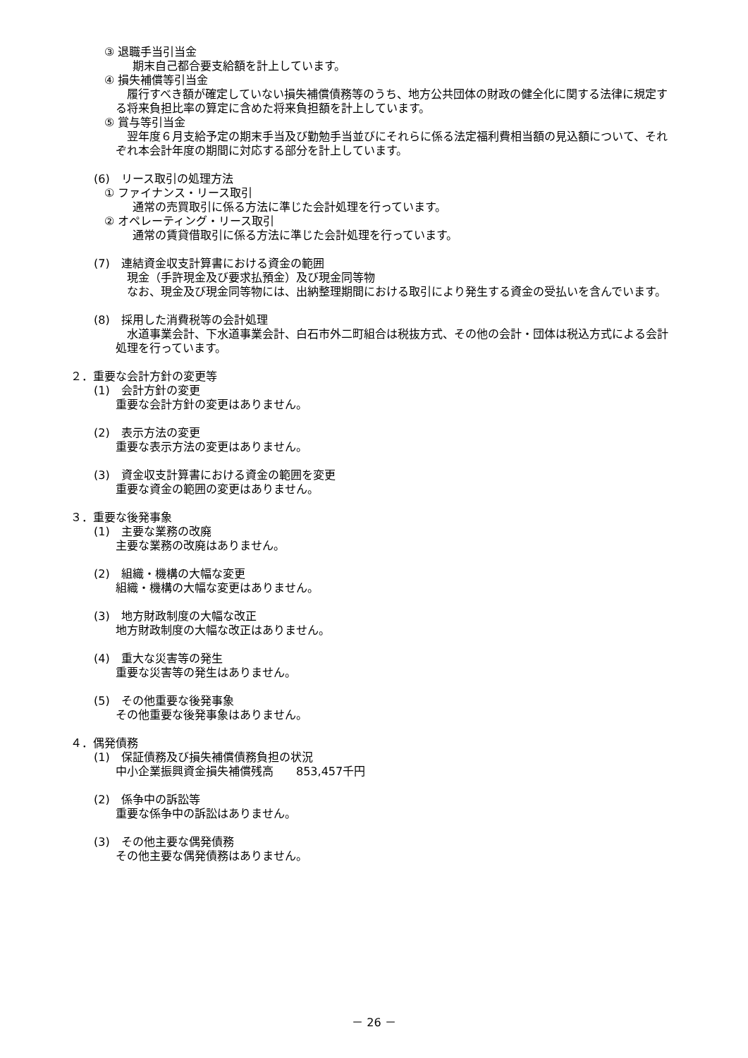③ 退職手当引当金
期末自己都合要支給額を計上しています。
④ 損失補償等引当金
履行すべき額が確定していない損失補償債務等のうち、地方公共団体の財政の健全化に関する法律に規定する将来負担比率の算定に含めた将来負担額を計上しています。
⑤ 賞与等引当金
翌年度６月支給予定の期末手当及び勤勉手当並びにそれらに係る法定福利費相当額の見込額について、それぞれ本会計年度の期間に対応する部分を計上しています。
(6)　リース取引の処理方法
① ファイナンス・リース取引
通常の売買取引に係る方法に準じた会計処理を行っています。
② オペレーティング・リース取引
通常の賃貸借取引に係る方法に準じた会計処理を行っています。
(7)　連結資金収支計算書における資金の範囲
現金（手許現金及び要求払預金）及び現金同等物
なお、現金及び現金同等物には、出納整理期間における取引により発生する資金の受払いを含んでいます。
(8)　採用した消費税等の会計処理
水道事業会計、下水道事業会計、白石市外二町組合は税抜方式、その他の会計・団体は税込方式による会計処理を行っています。
２．重要な会計方針の変更等
(1)　会計方針の変更
重要な会計方針の変更はありません。
(2)　表示方法の変更
重要な表示方法の変更はありません。
(3)　資金収支計算書における資金の範囲を変更
重要な資金の範囲の変更はありません。
３．重要な後発事象
(1)　主要な業務の改廃
主要な業務の改廃はありません。
(2)　組織・機構の大幅な変更
組織・機構の大幅な変更はありません。
(3)　地方財政制度の大幅な改正
地方財政制度の大幅な改正はありません。
(4)　重大な災害等の発生
重要な災害等の発生はありません。
(5)　その他重要な後発事象
その他重要な後発事象はありません。
４．偶発債務
(1)　保証債務及び損失補償債務負担の状況
中小企業振興資金損失補償残高　　853,457千円
(2)　係争中の訴訟等
重要な係争中の訴訟はありません。
(3)　その他主要な偶発債務
その他主要な偶発債務はありません。
－ 26 －